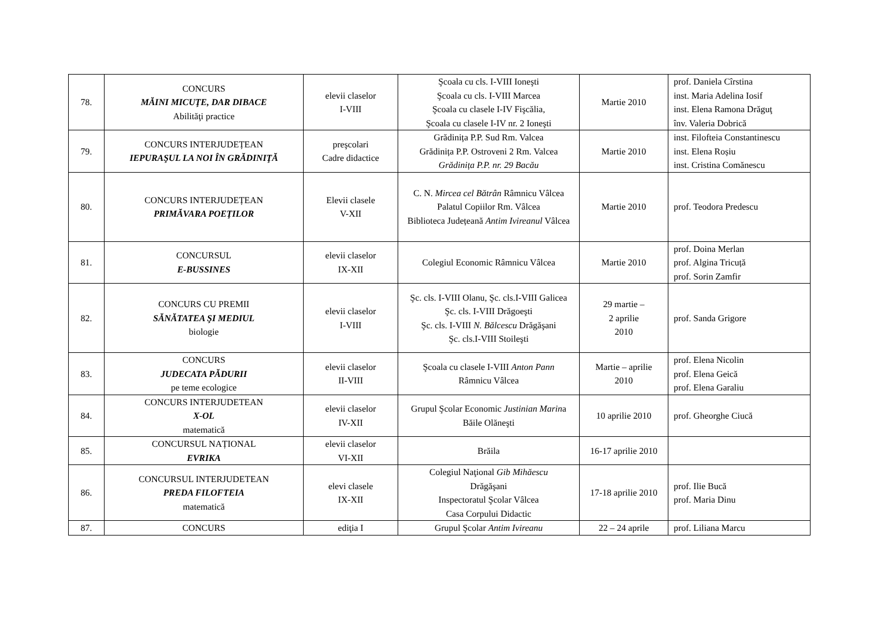| 78. | CONCURS MĂINI MICUŢE, DAR DIBACE Abilităţi practice | elevii claselor I-VIII | Şcoala cu cls. I-VIII Ioneşti Şcoala cu cls. I-VIII Marcea Şcoala cu clasele I-IV Fişcălia, Şcoala cu clasele I-IV nr. 2 Ioneşti | Martie 2010 | prof. Daniela Cîrstina inst. Maria Adelina Iosif inst. Elena Ramona Drăguţ înv. Valeria Dobrică |
| 79. | CONCURS INTERJUDEȚEAN IEPURAŞUL LA NOI ÎN GRĂDINIŢĂ | preşcolari Cadre didactice | Grădinița P.P. Sud Rm. Valcea Grădinița P.P. Ostroveni 2 Rm. Valcea Grădinița P.P. nr. 29 Bacău | Martie 2010 | inst. Filofteia Constantinescu inst. Elena Roșiu inst. Cristina Comănescu |
| 80. | CONCURS INTERJUDEȚEAN PRIMĂVARA POEŢILOR | Elevii clasele V-XII | C. N. Mircea cel Bătrân Râmnicu Vâlcea Palatul Copiilor Rm. Vâlcea Biblioteca Județeană Antim Ivireanul Vâlcea | Martie 2010 | prof. Teodora Predescu |
| 81. | CONCURSUL E-BUSSINES | elevii claselor IX-XII | Colegiul Economic Râmnicu Vâlcea | Martie 2010 | prof. Doina Merlan prof. Algina Tricuță prof. Sorin Zamfir |
| 82. | CONCURS CU PREMII SĂNĂTATEA ŞI MEDIUL biologie | elevii claselor I-VIII | Şc. cls. I-VIII Olanu, Şc. cls.I-VIII Galicea Şc. cls. I-VIII Drăgoeşti Şc. cls. I-VIII N. Bălcescu Drăgăşani Şc. cls.I-VIII Stoileşti | 29 martie – 2 aprilie 2010 | prof. Sanda Grigore |
| 83. | CONCURS JUDECATA PĂDURII pe teme ecologice | elevii claselor II-VIII | Şcoala cu clasele I-VIII Anton Pann Râmnicu Vâlcea | Martie – aprilie 2010 | prof. Elena Nicolin prof. Elena Geică prof. Elena Garaliu |
| 84. | CONCURS INTERJUDETEAN X-OL matematică | elevii claselor IV-XII | Grupul Şcolar Economic Justinian Marin a Băile Olăneşti | 10 aprilie 2010 | prof. Gheorghe Ciucă |
| 85. | CONCURSUL NAȚIONAL EVRIKA | elevii claselor VI-XII | Brăila | 16-17 aprilie 2010 | |
| 86. | CONCURSUL INTERJUDETEAN PREDA FILOFTEIA matematică | elevi clasele IX-XII | Colegiul Naţional Gib Mihăescu Drăgăşani Inspectoratul Şcolar Vâlcea Casa Corpului Didactic | 17-18 aprilie 2010 | prof. Ilie Bucă prof. Maria Dinu |
| 87. | CONCURS | ediţia I | Grupul Şcolar Antim Ivireanu | 22 – 24 aprile | prof. Liliana Marcu |